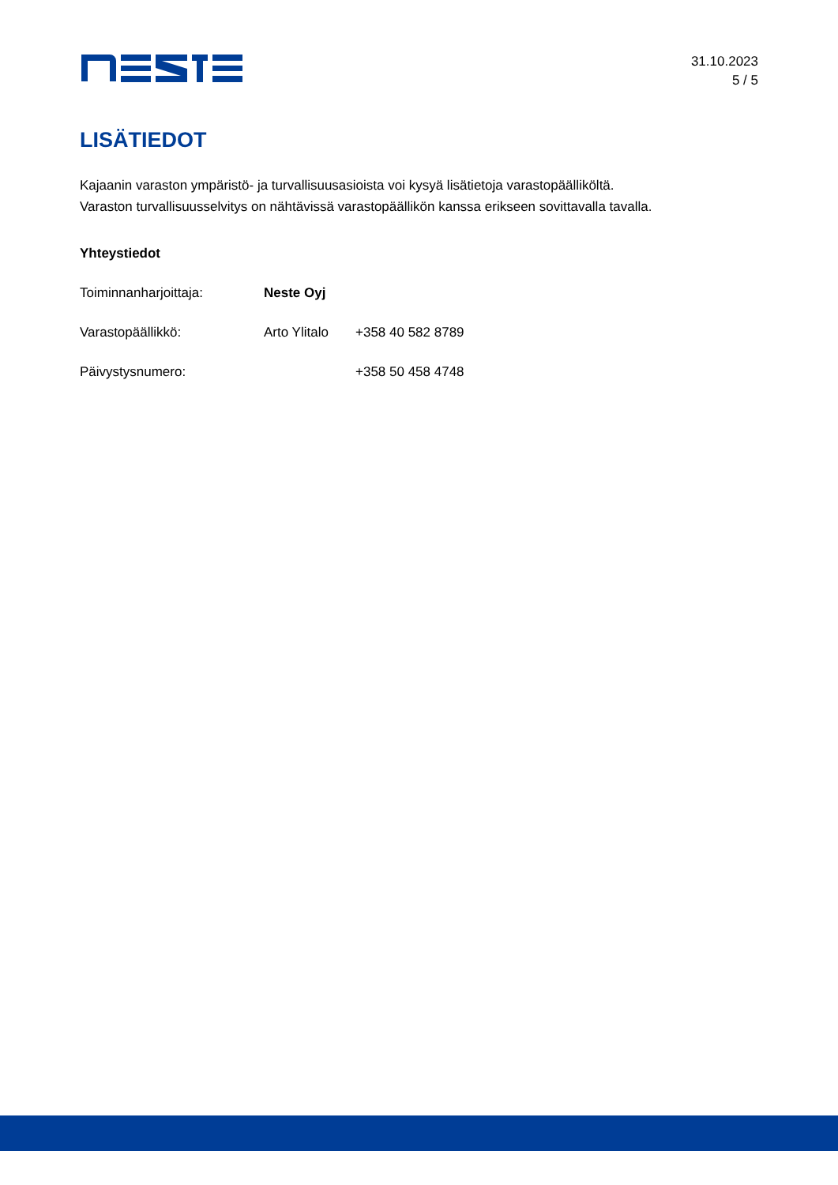31.10.2023
5 / 5
LISÄTIEDOT
Kajaanin varaston ympäristö- ja turvallisuusasioista voi kysyä lisätietoja varastopäälliköltä.
Varaston turvallisuusselvitys on nähtävissä varastopäällikön kanssa erikseen sovittavalla tavalla.
Yhteystiedot
Toiminnanharjoittaja: Neste Oyj
Varastopäällikkö: Arto Ylitalo
+358 40 582 8789
Päivystysnumero: +358 50 458 4748